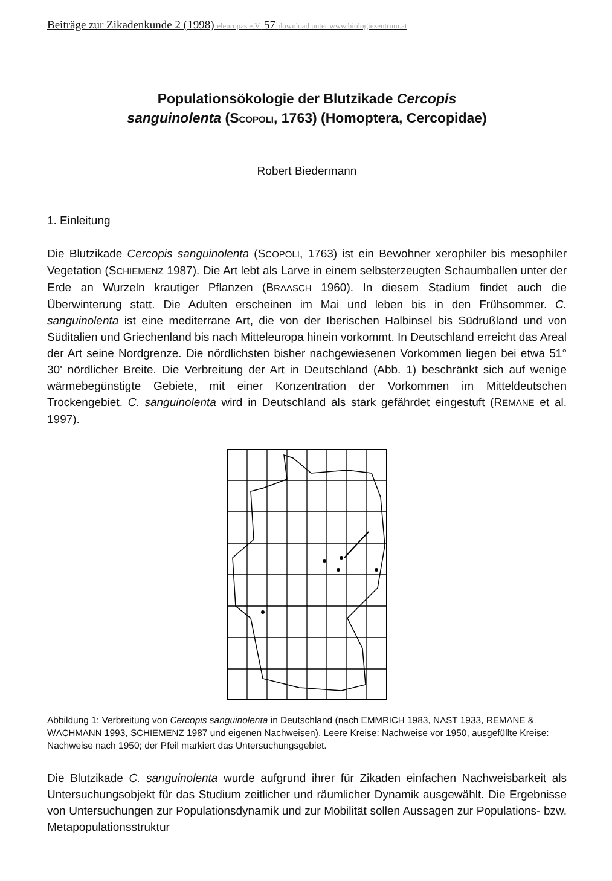Beiträge zur Zikadenkunde 2 (1998) eleuropas e.V. 57 download unter www.biologiezentrum.at
Populationsökologie der Blutzikade Cercopis
sanguinolenta (SCOPOLI, 1763) (Homoptera, Cercopidae)
Robert Biedermann
1. Einleitung
Die Blutzikade Cercopis sanguinolenta (SCOPOLI, 1763) ist ein Bewohner xerophiler bis mesophiler Vegetation (SCHIEMENZ 1987). Die Art lebt als Larve in einem selbsterzeugten Schaumballen unter der Erde an Wurzeln krautiger Pflanzen (BRAASCH 1960). In diesem Stadium findet auch die Überwinterung statt. Die Adulten erscheinen im Mai und leben bis in den Frühsommer. C. sanguinolenta ist eine mediterrane Art, die von der Iberischen Halbinsel bis Südrußland und von Süditalien und Griechenland bis nach Mitteleuropa hinein vorkommt. In Deutschland erreicht das Areal der Art seine Nordgrenze. Die nördlichsten bisher nachgewiesenen Vorkommen liegen bei etwa 51° 30' nördlicher Breite. Die Verbreitung der Art in Deutschland (Abb. 1) beschränkt sich auf wenige wärmebegünstigte Gebiete, mit einer Konzentration der Vorkommen im Mitteldeutschen Trockengebiet. C. sanguinolenta wird in Deutschland als stark gefährdet eingestuft (REMANE et al. 1997).
Abbildung 1: Verbreitung von Cercopis sanguinolenta in Deutschland (nach EMMRICH 1983, NAST 1933, REMANE & WACHMANN 1993, SCHIEMENZ 1987 und eigenen Nachweisen). Leere Kreise: Nachweise vor 1950, ausgefüllte Kreise: Nachweise nach 1950; der Pfeil markiert das Untersuchungsgebiet.
Die Blutzikade C. sanguinolenta wurde aufgrund ihrer für Zikaden einfachen Nachweisbarkeit als Untersuchungsobjekt für das Studium zeitlicher und räumlicher Dynamik ausgewählt. Die Ergebnisse von Untersuchungen zur Populationsdynamik und zur Mobilität sollen Aussagen zur Populations- bzw. Metapopulationsstruktur